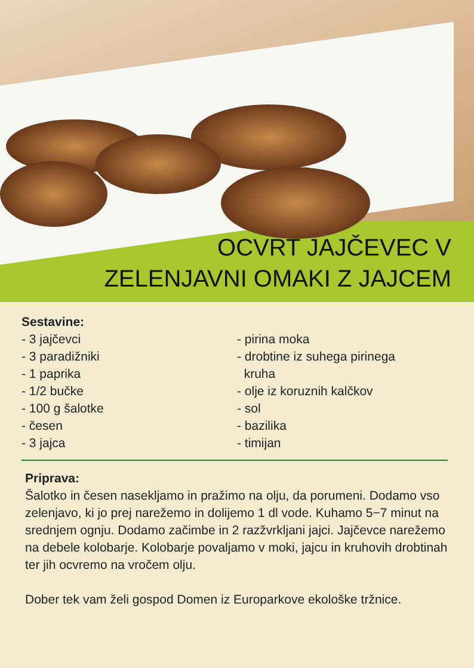OCVRT JAJČEVEC V
ZELENJAVNI OMAKI Z JAJCEM
Sestavine:
- 3 jajčevci
- 3 paradižniki
- 1 paprika
- 1/2 bučke
- 100 g šalotke
- česen
- 3 jajca
- pirina moka
- drobtine iz suhega pirinega
kruha
- olje iz koruznih kalčkov
- sol
- bazilika
- timijan
Priprava:
Šalotko in česen nasekljamo in pražimo na olju, da porumeni. Dodamo vso zelenjavo, ki jo prej narežemo in dolijemo 1 dl vode. Kuhamo 5−7 minut na srednjem ognju. Dodamo začimbe in 2 razžvrkljani jajci. Jajčevce narežemo na debele kolobarje. Kolobarje povaljamo v moki, jajcu in kruhovih drobtinah ter jih ocvremo na vročem olju.
Dober tek vam želi gospod Domen iz Europarkove ekološke tržnice.